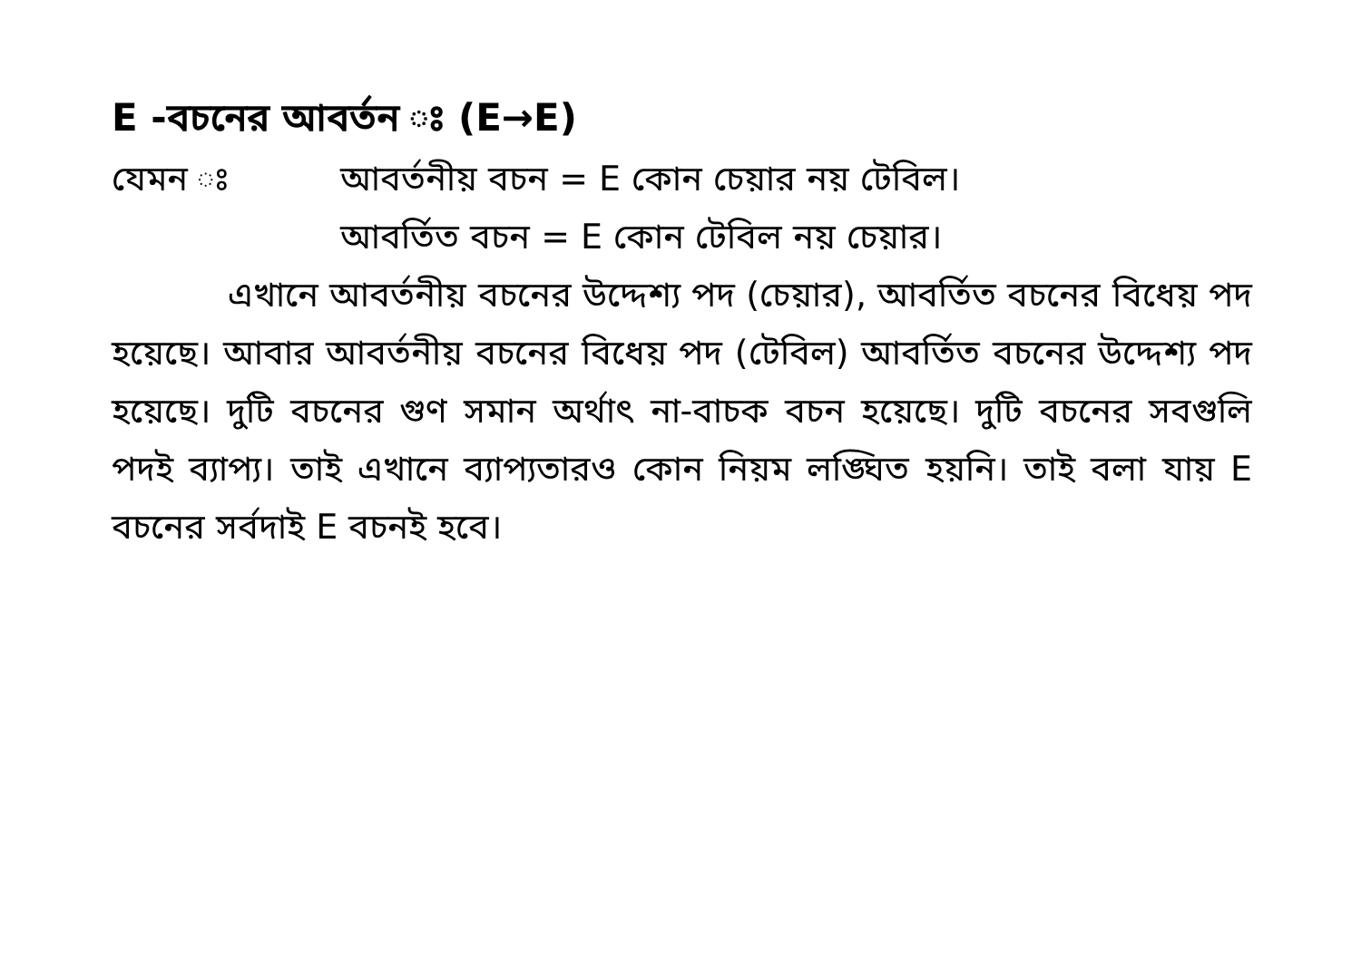E -বচনের আবর্তন ঃ (E→E)
যেমন ঃ আবর্তনীয় বচন = E কোন চেয়ার নয় টেবিল।
আবর্তিত বচন = E কোন টেবিল নয় চেয়ার।
এখানে আবর্তনীয় বচনের উদ্দেশ্য পদ (চেয়ার), আবর্তিত বচনের বিধেয় পদ হয়েছে। আবার আবর্তনীয় বচনের বিধেয় পদ (টেবিল) আবর্তিত বচনের উদ্দেশ্য পদ হয়েছে। দুটি বচনের গুণ সমান অর্থাৎ না-বাচক বচন হয়েছে। দুটি বচনের সবগুলি পদই ব্যাপ্য। তাই এখানে ব্যাপ্যতারও কোন নিয়ম লঙ্ঘিত হয়নি। তাই বলা যায় E বচনের সর্বদাই E বচনই হবে।